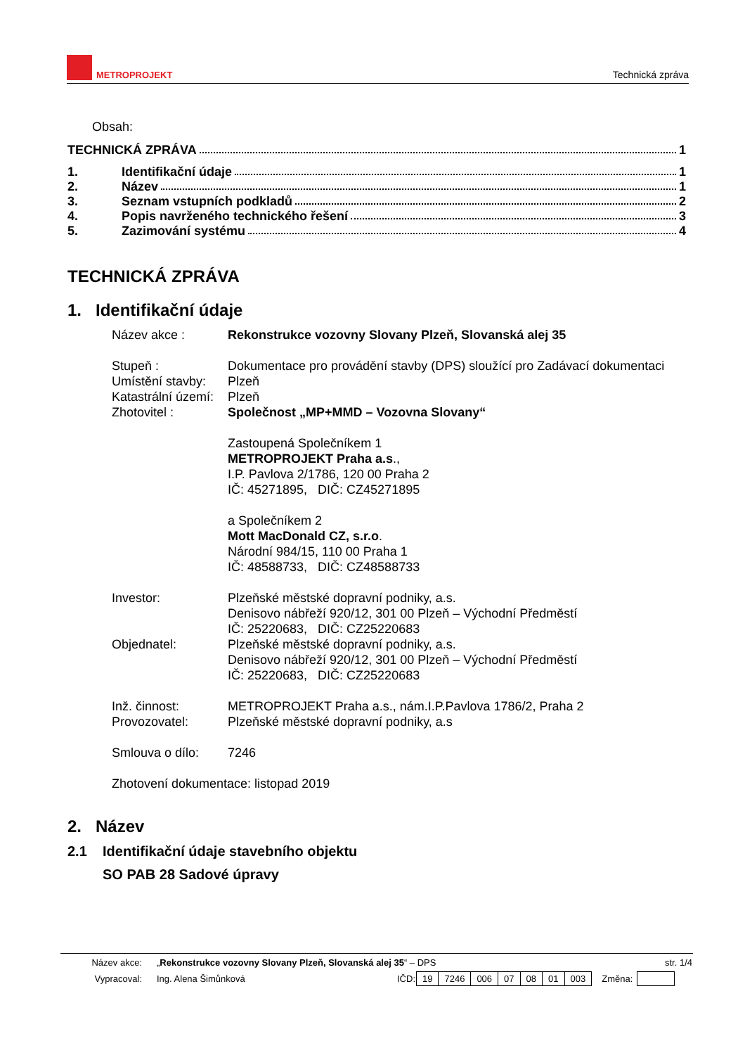METROPROJEKT
Technická zpráva
Obsah:
TECHNICKÁ ZPRÁVA 1
1. Identifikační údaje 1
2. Název 1
3. Seznam vstupních podkladů 2
4. Popis navrženého technického řešení 3
5. Zazimování systému 4
TECHNICKÁ ZPRÁVA
1. Identifikační údaje
| Název akce : | Rekonstrukce vozovny Slovany Plzeň, Slovanská alej 35 |
| Stupeň : | Dokumentace pro provádění stavby (DPS) sloužící pro Zadávací dokumentaci |
| Umístění stavby: | Plzeň |
| Katastrální území: | Plzeň |
| Zhotovitel : | Společnost „MP+MMD – Vozovna Slovany“ Zastoupená Společníkem 1 METROPROJEKT Praha a.s ., I.P. Pavlova 2/1786, 120 00 Praha 2 IČ: 45271895, DIČ: CZ45271895 a Společníkem 2 Mott MacDonald CZ, s.r.o . Národní 984/15, 110 00 Praha 1 IČ: 48588733, DIČ: CZ48588733 |
| Investor: | Plzeňské městské dopravní podniky, a.s. Denisovo nábřeží 920/12, 301 00 Plzeň – Východní Předměstí IČ: 25220683, DIČ: CZ25220683 |
| Objednatel: | Plzeňské městské dopravní podniky, a.s. Denisovo nábřeží 920/12, 301 00 Plzeň – Východní Předměstí IČ: 25220683, DIČ: CZ25220683 |
| Inž. činnost: | METROPROJEKT Praha a.s., nám.I.P.Pavlova 1786/2, Praha 2 |
| Provozovatel: | Plzeňské městské dopravní podniky, a.s |
| Smlouva o dílo: | 7246 |
| Zhotovení dokumentace: listopad 2019 | |
2. Název
2.1 Identifikační údaje stavebního objektu
SO PAB 28 Sadové úpravy
| Název akce: | „ Rekonstrukce vozovny Slovany Plzeň, Slovanská alej 35 “ – DPS | str. 1/4 |
| Vypracoval: | Ing. Alena Šimůnková | IČD: | 19 | 7246 | 006 | 07 | 08 | 01 | 003 | Změna: | |